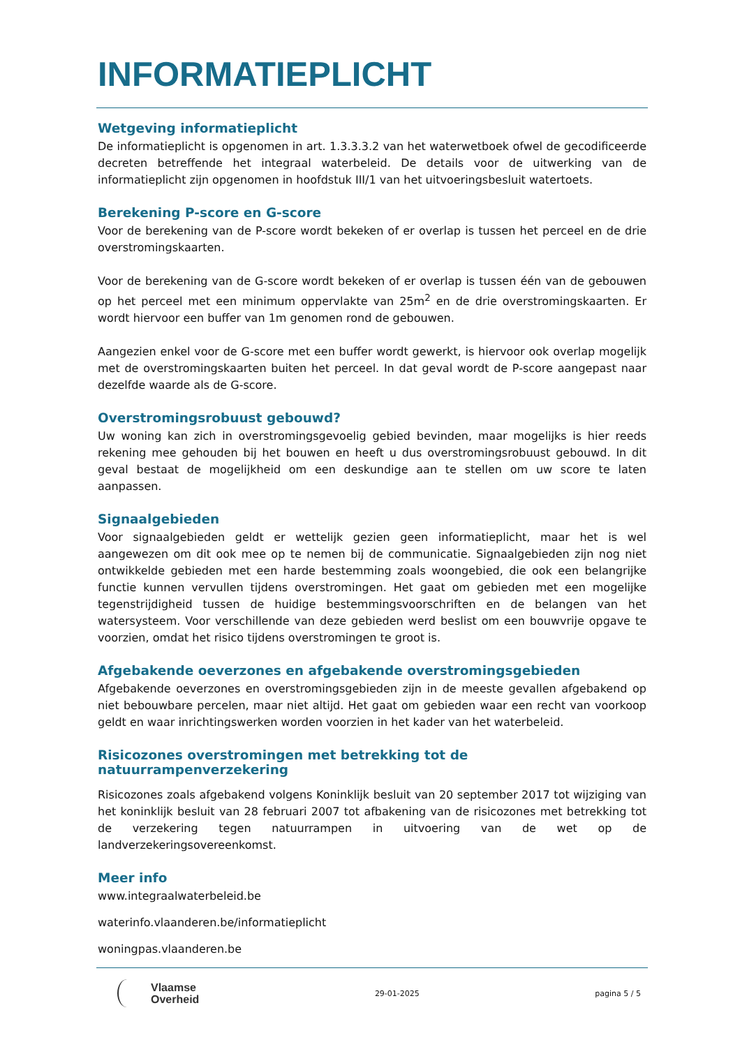INFORMATIEPLICHT
Wetgeving informatieplicht
De informatieplicht is opgenomen in art. 1.3.3.3.2 van het waterwetboek ofwel de gecodificeerde decreten betreffende het integraal waterbeleid. De details voor de uitwerking van de informatieplicht zijn opgenomen in hoofdstuk III/1 van het uitvoeringsbesluit watertoets.
Berekening P-score en G-score
Voor de berekening van de P-score wordt bekeken of er overlap is tussen het perceel en de drie overstromingskaarten.
Voor de berekening van de G-score wordt bekeken of er overlap is tussen één van de gebouwen op het perceel met een minimum oppervlakte van 25m<sup>2</sup> en de drie overstromingskaarten. Er wordt hiervoor een buffer van 1m genomen rond de gebouwen.
Aangezien enkel voor de G-score met een buffer wordt gewerkt, is hiervoor ook overlap mogelijk met de overstromingskaarten buiten het perceel. In dat geval wordt de P-score aangepast naar dezelfde waarde als de G-score.
Overstromingsrobuust gebouwd?
Uw woning kan zich in overstromingsgevoelig gebied bevinden, maar mogelijks is hier reeds rekening mee gehouden bij het bouwen en heeft u dus overstromingsrobuust gebouwd. In dit geval bestaat de mogelijkheid om een deskundige aan te stellen om uw score te laten aanpassen.
Signaalgebieden
Voor signaalgebieden geldt er wettelijk gezien geen informatieplicht, maar het is wel aangewezen om dit ook mee op te nemen bij de communicatie. Signaalgebieden zijn nog niet ontwikkelde gebieden met een harde bestemming zoals woongebied, die ook een belangrijke functie kunnen vervullen tijdens overstromingen. Het gaat om gebieden met een mogelijke tegenstrijdigheid tussen de huidige bestemmingsvoorschriften en de belangen van het watersysteem. Voor verschillende van deze gebieden werd beslist om een bouwvrije opgave te voorzien, omdat het risico tijdens overstromingen te groot is.
Afgebakende oeverzones en afgebakende overstromingsgebieden
Afgebakende oeverzones en overstromingsgebieden zijn in de meeste gevallen afgebakend op niet bebouwbare percelen, maar niet altijd. Het gaat om gebieden waar een recht van voorkoop geldt en waar inrichtingswerken worden voorzien in het kader van het waterbeleid.
Risicozones overstromingen met betrekking tot de natuurrampenverzekering
Risicozones zoals afgebakend volgens Koninklijk besluit van 20 september 2017 tot wijziging van het koninklijk besluit van 28 februari 2007 tot afbakening van de risicozones met betrekking tot de verzekering tegen natuurrampen in uitvoering van de wet op de landverzekeringsovereenkomst.
Meer info
www.integraalwaterbeleid.be
waterinfo.vlaanderen.be/informatieplicht
woningpas.vlaanderen.be
Vlaamse
Overheid
29-01-2025 pagina 5 / 5